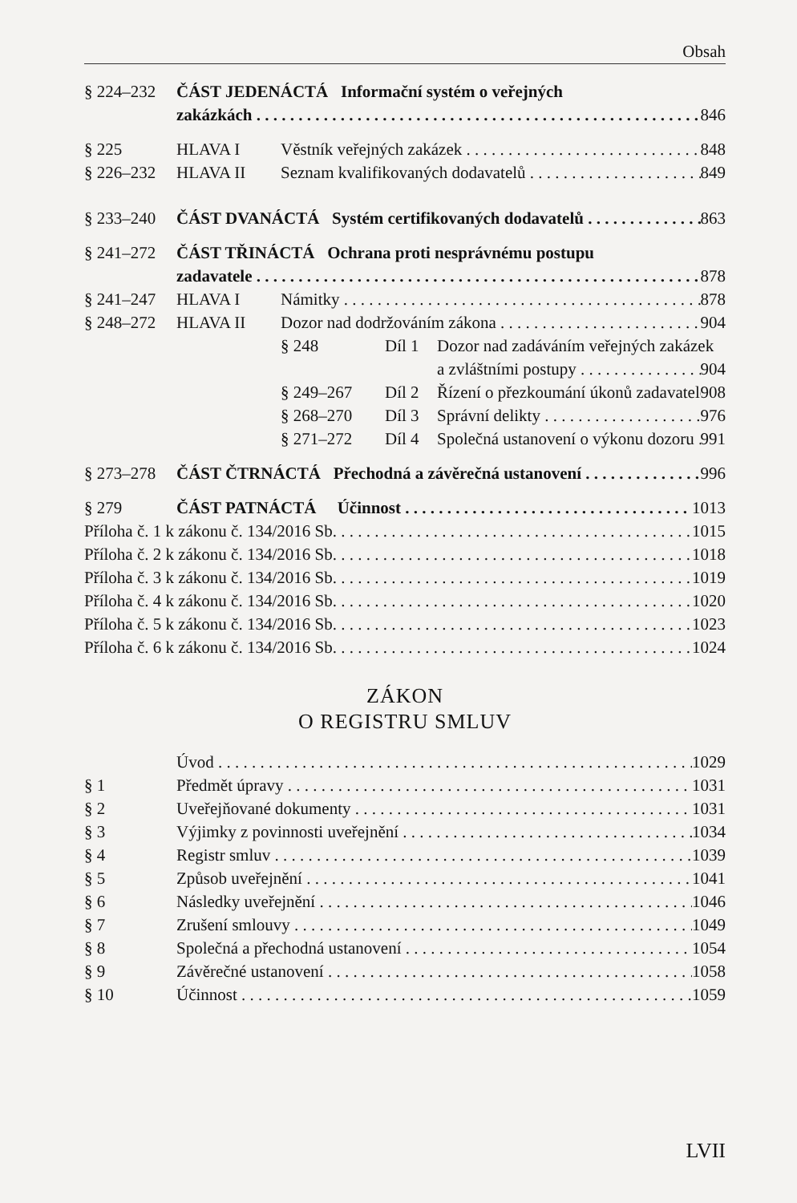Obsah
§ 224–232 ČÁST JEDENÁCTÁ Informační systém o veřejných
zakázkách 846
§ 225 HLAVA I Věstník veřejných zakázek 848
§ 226–232 HLAVA II Seznam kvalifikovaných dodavatelů 849
§ 233–240 ČÁST DVANÁCTÁ Systém certifikovaných dodavatelů 863
§ 241–272 ČÁST TŘINÁCTÁ Ochrana proti nesprávnému postupu
zadavatele 878
§ 241–247 HLAVA I Námitky 878
§ 248–272 HLAVA II Dozor nad dodržováním zákona 904
§ 248 Díl 1 Dozor nad zadáváním veřejných zakázek
a zvláštními postupy 904
§ 249–267 Díl 2 Řízení o přezkoumání úkonů zadavatele 908
§ 268–270 Díl 3 Správní delikty 976
§ 271–272 Díl 4 Společná ustanovení o výkonu dozoru 991
§ 273–278 ČÁST ČTRNÁCTÁ Přechodná a závěrečná ustanovení 996
§ 279 ČÁST PATNÁCTÁ Účinnost 1013
Příloha č. 1 k zákonu č. 134/2016 Sb. 1015
Příloha č. 2 k zákonu č. 134/2016 Sb. 1018
Příloha č. 3 k zákonu č. 134/2016 Sb. 1019
Příloha č. 4 k zákonu č. 134/2016 Sb. 1020
Příloha č. 5 k zákonu č. 134/2016 Sb. 1023
Příloha č. 6 k zákonu č. 134/2016 Sb. 1024
ZÁKON
O REGISTRU SMLUV
Úvod 1029
§ 1 Předmět úpravy 1031
§ 2 Uveřejňované dokumenty 1031
§ 3 Výjimky z povinnosti uveřejnění 1034
§ 4 Registr smluv 1039
§ 5 Způsob uveřejnění 1041
§ 6 Následky uveřejnění 1046
§ 7 Zrušení smlouvy 1049
§ 8 Společná a přechodná ustanovení 1054
§ 9 Závěrečné ustanovení 1058
§ 10 Účinnost 1059
LVII